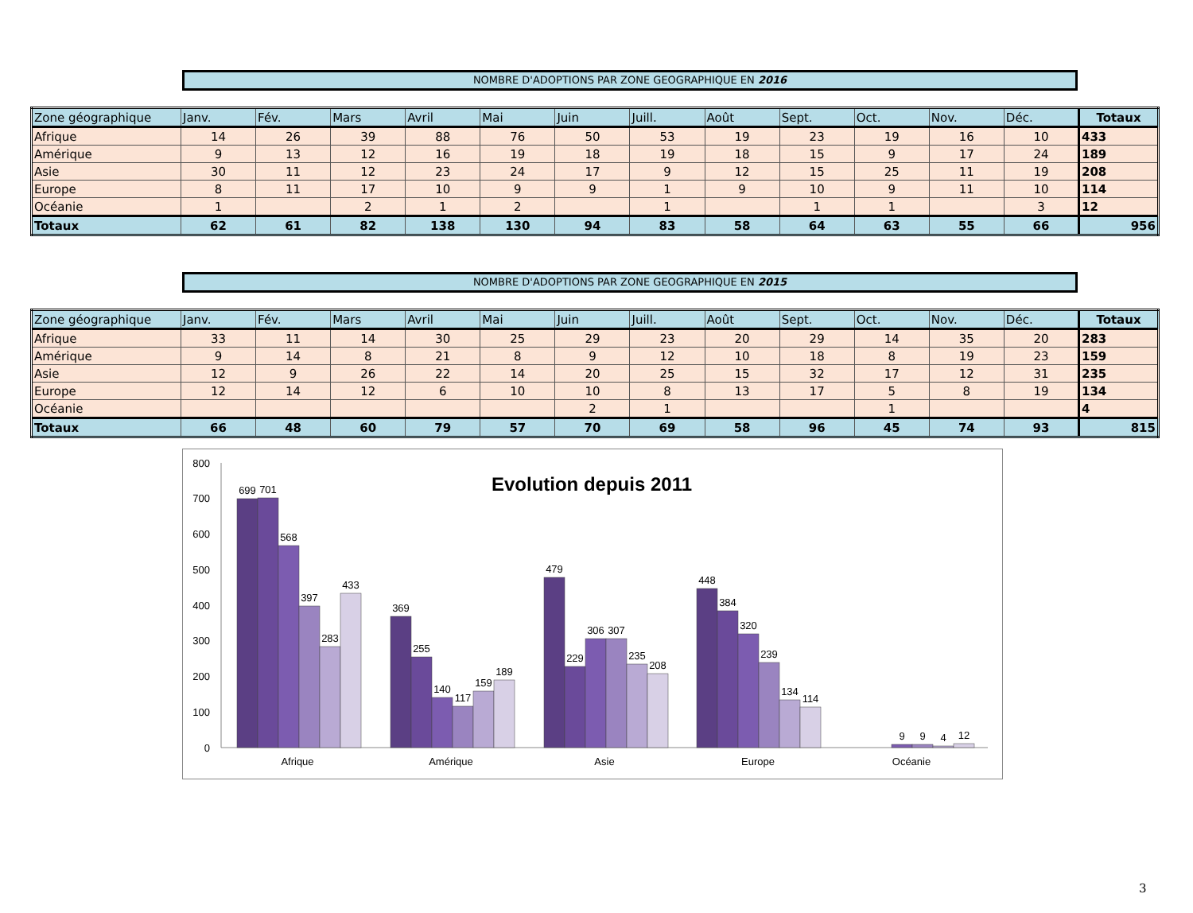NOMBRE D'ADOPTIONS PAR ZONE GEOGRAPHIQUE EN 2016
| Zone géographique | Janv. | Fév. | Mars | Avril | Mai | Juin | Juill. | Août | Sept. | Oct. | Nov. | Déc. | Totaux |
| --- | --- | --- | --- | --- | --- | --- | --- | --- | --- | --- | --- | --- | --- |
| Afrique | 14 | 26 | 39 | 88 | 76 | 50 | 53 | 19 | 23 | 19 | 16 | 10 | 433 |
| Amérique | 9 | 13 | 12 | 16 | 19 | 18 | 19 | 18 | 15 | 9 | 17 | 24 | 189 |
| Asie | 30 | 11 | 12 | 23 | 24 | 17 | 9 | 12 | 15 | 25 | 11 | 19 | 208 |
| Europe | 8 | 11 | 17 | 10 | 9 | 9 | 1 | 9 | 10 | 9 | 11 | 10 | 114 |
| Océanie | 1 | | 2 | 1 | 2 | | 1 | | 1 | 1 | | 3 | 12 |
| Totaux | 62 | 61 | 82 | 138 | 130 | 94 | 83 | 58 | 64 | 63 | 55 | 66 | 956 |
NOMBRE D'ADOPTIONS PAR ZONE GEOGRAPHIQUE EN 2015
| Zone géographique | Janv. | Fév. | Mars | Avril | Mai | Juin | Juill. | Août | Sept. | Oct. | Nov. | Déc. | Totaux |
| --- | --- | --- | --- | --- | --- | --- | --- | --- | --- | --- | --- | --- | --- |
| Afrique | 33 | 11 | 14 | 30 | 25 | 29 | 23 | 20 | 29 | 14 | 35 | 20 | 283 |
| Amérique | 9 | 14 | 8 | 21 | 8 | 9 | 12 | 10 | 18 | 8 | 19 | 23 | 159 |
| Asie | 12 | 9 | 26 | 22 | 14 | 20 | 25 | 15 | 32 | 17 | 12 | 31 | 235 |
| Europe | 12 | 14 | 12 | 6 | 10 | 10 | 8 | 13 | 17 | 5 | 8 | 19 | 134 |
| Océanie | | | | | | 2 | 1 | | | 1 | | | 4 |
| Totaux | 66 | 48 | 60 | 79 | 57 | 70 | 69 | 58 | 96 | 45 | 74 | 93 | 815 |
0
100
200
300
400
500
600
700
800
Evolution depuis 2011
699
701
568
397
283
433
369
255
140
117
159
189
479
229
306
307
235
208
448
384
320
239
134
114
9
9
4
12
Afrique
Amérique
Asie
Europe
Océanie
3